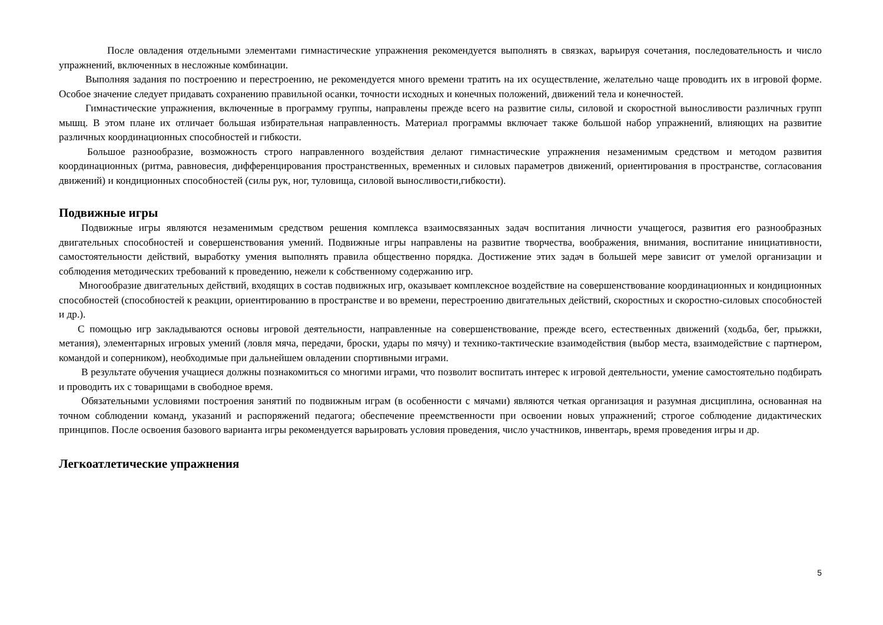После овладения отдельными элементами гимнастические упражнения рекомендуется выполнять в связках, варьируя сочетания, последовательность и число упражнений, включенных в несложные комбинации.
Выполняя задания по построению и перестроению, не рекомендуется много времени тратить на их осуществление, желательно чаще проводить их в игровой форме. Особое значение следует придавать сохранению правильной осанки, точности исходных и конечных положений, движений тела и конечностей.
Гимнастические упражнения, включенные в программу группы, направлены прежде всего на развитие силы, силовой и скоростной выносливости различных групп мышц. В этом плане их отличает большая избирательная направленность. Материал программы включает также большой набор упражнений, влияющих на развитие различных координационных способностей и гибкости.
Большое разнообразие, возможность строго направленного воздействия делают гимнастические упражнения незаменимым средством и методом развития координационных (ритма, равновесия, дифференцирования пространственных, временных и силовых параметров движений, ориентирования в пространстве, согласования движений) и кондиционных способностей (силы рук, ног, туловища, силовой выносливости,гибкости).
Подвижные игры
Подвижные игры являются незаменимым средством решения комплекса взаимосвязанных задач воспитания личности учащегося, развития его разнообразных двигательных способностей и совершенствования умений. Подвижные игры направлены на развитие творчества, воображения, внимания, воспитание инициативности, самостоятельности действий, выработку умения выполнять правила общественно порядка. Достижение этих задач в большей мере зависит от умелой организации и соблюдения методических требований к проведению, нежели к собственному содержанию игр.
Многообразие двигательных действий, входящих в состав подвижных игр, оказывает комплексное воздействие на совершенствование координационных и кондиционных способностей (способностей к реакции, ориентированию в пространстве и во времени, перестроению двигательных действий, скоростных и скоростно-силовых способностей и др.).
С помощью игр закладываются основы игровой деятельности, направленные на совершенствование, прежде всего, естественных движений (ходьба, бег, прыжки, метания), элементарных игровых умений (ловля мяча, передачи, броски, удары по мячу) и технико-тактические взаимодействия (выбор места, взаимодействие с партнером, командой и соперником), необходимые при дальнейшем овладении спортивными играми.
В результате обучения учащиеся должны познакомиться со многими играми, что позволит воспитать интерес к игровой деятельности, умение самостоятельно подбирать и проводить их с товарищами в свободное время.
Обязательными условиями построения занятий по подвижным играм (в особенности с мячами) являются четкая организация и разумная дисциплина, основанная на точном соблюдении команд, указаний и распоряжений педагога; обеспечение преемственности при освоении новых упражнений; строгое соблюдение дидактических принципов. После освоения базового варианта игры рекомендуется варьировать условия проведения, число участников, инвентарь, время проведения игры и др.
Легкоатлетические упражнения
5